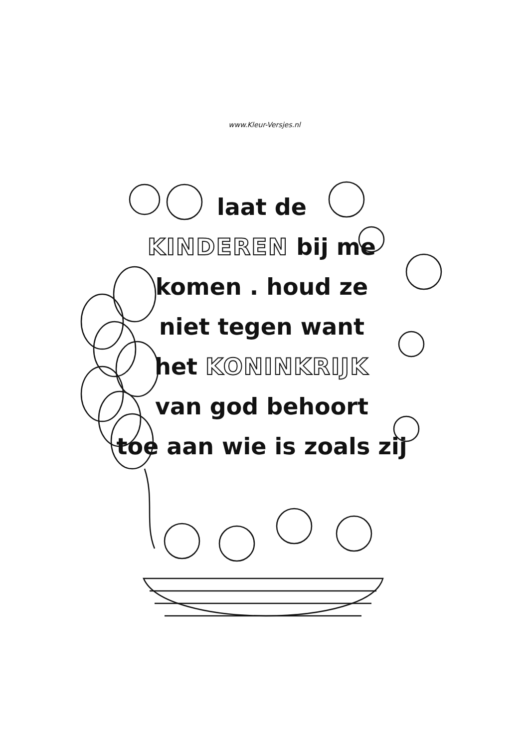www.Kleur-Versjes.nl
laat de
KINDEREN bij me
komen . houd ze
niet tegen want
het KONINKRIJK
van god behoort
toe aan wie is zoals zij